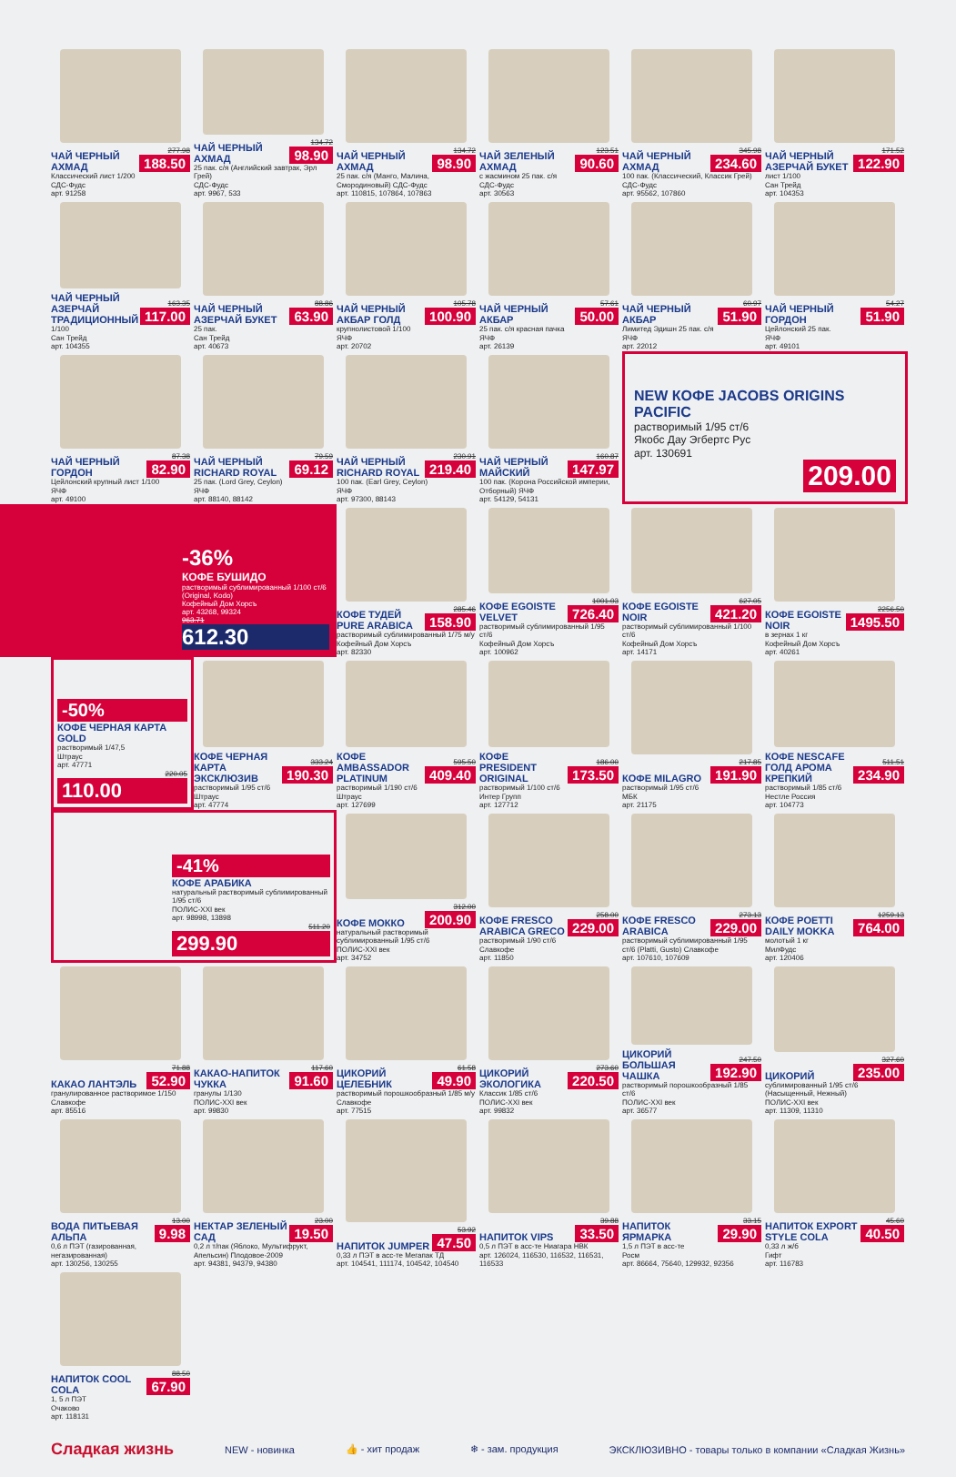ЧАЙ ЧЕРНЫЙ АХМАД
277.98
188.50
Классический лист 1/200
СДС-Фудс
арт. 91258
ЧАЙ ЧЕРНЫЙ АХМАД
134.72
98.90
25 пак. с/я (Английский завтрак, Эрл Грей)
СДС-Фудс
арт. 9967, 533
ЧАЙ ЧЕРНЫЙ АХМАД
134.72
98.90
25 пак. с/я (Манго, Малина, Смородиновый) СДС-Фудс
арт. 110815, 107864, 107863
ЧАЙ ЗЕЛЕНЫЙ АХМАД
123.51
90.60
с жасмином 25 пак. с/я
СДС-Фудс
арт. 30563
ЧАЙ ЧЕРНЫЙ АХМАД
345.98
234.60
100 пак. (Классический, Классик Грей)
СДС-Фудс
арт. 95562, 107860
ЧАЙ ЧЕРНЫЙ АЗЕРЧАЙ БУКЕТ
171.52
122.90
лист 1/100
Сан Трейд
арт. 104353
ЧАЙ ЧЕРНЫЙ АЗЕРЧАЙ ТРАДИЦИОННЫЙ
163.35
117.00
1/100
Сан Трейд
арт. 104355
ЧАЙ ЧЕРНЫЙ АЗЕРЧАЙ БУКЕТ
88.86
63.90
25 пак.
Сан Трейд
арт. 40673
ЧАЙ ЧЕРНЫЙ АКБАР ГОЛД
105.78
100.90
крупнолистовой 1/100
ЯЧФ
арт. 20702
ЧАЙ ЧЕРНЫЙ АКБАР
57.61
50.00
25 пак. с/я красная пачка
ЯЧФ
арт. 26139
ЧАЙ ЧЕРНЫЙ АКБАР
60.97
51.90
Лимитед Эдишн 25 пак. с/я
ЯЧФ
арт. 22012
ЧАЙ ЧЕРНЫЙ ГОРДОН
54.27
51.90
Цейлонский 25 пак.
ЯЧФ
арт. 49101
ЧАЙ ЧЕРНЫЙ ГОРДОН
87.38
82.90
Цейлонский крупный лист 1/100
ЯЧФ
арт. 49100
ЧАЙ ЧЕРНЫЙ RICHARD ROYAL
79.59
69.12
25 пак. (Lord Grey, Ceylon)
ЯЧФ
арт. 88140, 88142
ЧАЙ ЧЕРНЫЙ RICHARD ROYAL
230.91
219.40
100 пак. (Earl Grey, Ceylon)
ЯЧФ
арт. 97300, 88143
ЧАЙ ЧЕРНЫЙ МАЙСКИЙ
160.87
147.97
100 пак. (Корона Российской империи, Отборный) ЯЧФ
арт. 54129, 54131
NEW КОФЕ JACOBS ORIGINS PACIFIC
растворимый 1/95 ст/6
Якобс Дау Эгбертс Рус
арт. 130691
209.00
-36%
КОФЕ БУШИДО
растворимый сублимированный 1/100 ст/6 (Original, Kodo)
Кофейный Дом Хорсъ
арт. 43268, 99324
963.71
612.30
КОФЕ ТУДЕЙ PURE ARABICA
285.46
158.90
растворимый сублимированный 1/75 м/у
Кофейный Дом Хорсъ
арт. 82330
КОФЕ EGOISTE VELVET
1001.03
726.40
растворимый сублимированный 1/95 ст/6
Кофейный Дом Хорсъ
арт. 100962
КОФЕ EGOISTE NOIR
627.05
421.20
растворимый сублимированный 1/100 ст/6
Кофейный Дом Хорсъ
арт. 14171
КОФЕ EGOISTE NOIR
2256.50
1495.50
в зернах 1 кг
Кофейный Дом Хорсъ
арт. 40261
-50%
КОФЕ ЧЕРНАЯ КАРТА GOLD
растворимый 1/47,5
Штраус
арт. 47771
220.05
110.00
КОФЕ ЧЕРНАЯ КАРТА ЭКСКЛЮЗИВ
333.24
190.30
растворимый 1/95 ст/6
Штраус
арт. 47774
КОФЕ AMBASSADOR PLATINUM
595.50
409.40
растворимый 1/190 ст/6
Штраус
арт. 127699
КОФЕ PRESIDENT ORIGINAL
186.00
173.50
растворимый 1/100 ст/6
Интер Групп
арт. 127712
КОФЕ MILAGRO
217.85
191.90
растворимый 1/95 ст/6
МБК
арт. 21175
КОФЕ NESCAFE ГОЛД АРОМА КРЕПКИЙ
511.51
234.90
растворимый 1/85 ст/6
Нестле Россия
арт. 104773
-41%
КОФЕ АРАБИКА
натуральный растворимый сублимированный 1/95 ст/6
ПОЛИС-XXI век
арт. 98998, 13898
511.20
299.90
КОФЕ МОККО
312.00
200.90
натуральный растворимый сублимированный 1/95 ст/6
ПОЛИС-XXI век
арт. 34752
КОФЕ FRESCO ARABICA GRECO
258.00
229.00
растворимый 1/90 ст/6
Славкофе
арт. 11850
КОФЕ FRESCO ARABICA
273.13
229.00
растворимый сублимированный 1/95 ст/6 (Platti, Gusto) Славкофе
арт. 107610, 107609
КОФЕ POETTI DAILY MOKKA
1259.13
764.00
молотый 1 кг
МилФудс
арт. 120406
КАКАО ЛАНТЭЛЬ
71.88
52.90
гранулированное растворимое 1/150
Славкофе
арт. 85516
КАКАО-НАПИТОК ЧУККА
117.60
91.60
гранулы 1/130
ПОЛИС-XXI век
арт. 99830
ЦИКОРИЙ ЦЕЛЕБНИК
61.58
49.90
растворимый порошкообразный 1/85 м/у
Славкофе
арт. 77515
ЦИКОРИЙ ЭКОЛОГИКА
273.60
220.50
Классик 1/85 ст/6
ПОЛИС-XXI век
арт. 99832
ЦИКОРИЙ БОЛЬШАЯ ЧАШКА
247.50
192.90
растворимый порошкообразный 1/85 ст/6
ПОЛИС-XXI век
арт. 36577
ЦИКОРИЙ
327.60
235.00
сублимированный 1/95 ст/6 (Насыщенный, Нежный)
ПОЛИС-XXI век
арт. 11309, 11310
ВОДА ПИТЬЕВАЯ АЛЬПА
13.00
9.98
0,6 л ПЭТ (газированная, негазированная)
арт. 130256, 130255
НЕКТАР ЗЕЛЕНЫЙ САД
23.00
19.50
0,2 л т/пак (Яблоко, Мультифрукт, Апельсин) Плодовое-2009
арт. 94381, 94379, 94380
НАПИТОК JUMPER
53.92
47.50
0,33 л ПЭТ в асс-те Мегапак ТД
арт. 104541, 111174, 104542, 104540
НАПИТОК VIPS
39.88
33.50
0,5 л ПЭТ в асс-те Ниагара НВК
арт. 126024, 116530, 116532, 116531, 116533
НАПИТОК ЯРМАРКА
33.15
29.90
1,5 л ПЭТ в асс-те
Росм
арт. 86664, 75640, 129932, 92356
НАПИТОК EXPORT STYLE COLA
45.60
40.50
0,33 л ж/б
Гифт
арт. 116783
НАПИТОК COOL COLA
88.50
67.90
1, 5 л ПЭТ
Очаково
арт. 118131
Сладкая жизнь
NEW - новинка 👍 - хит продаж ❄ - зам. продукция ЭКСКЛЮЗИВНО - товары только в компании «Сладкая Жизнь»